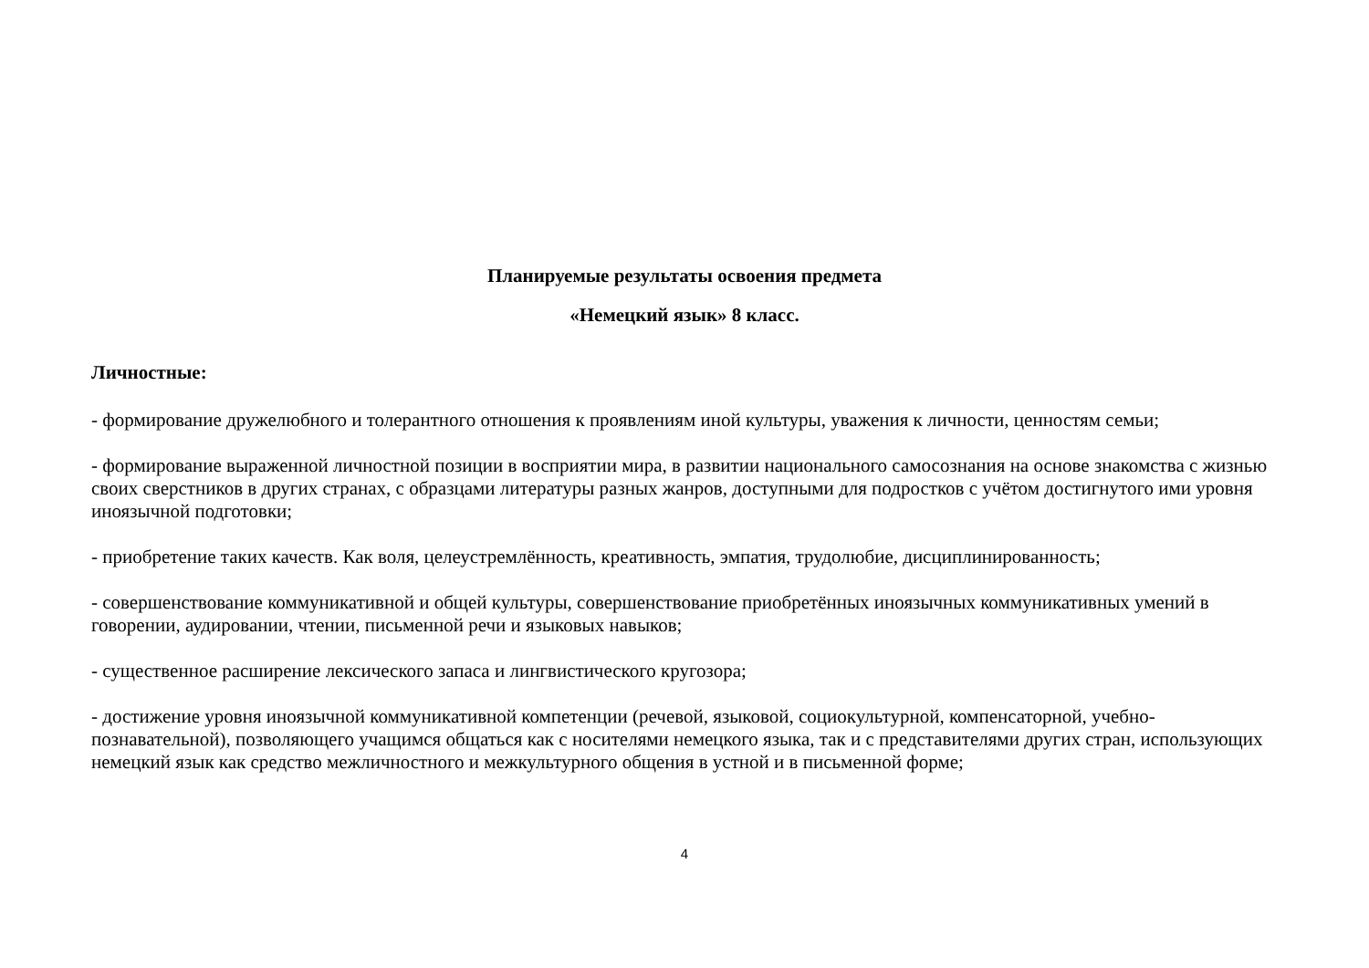Планируемые результаты освоения предмета
«Немецкий язык» 8 класс.
Личностные:
- формирование дружелюбного и толерантного отношения к проявлениям иной культуры, уважения к личности, ценностям семьи;
- формирование выраженной личностной позиции в восприятии мира, в развитии национального самосознания на основе знакомства с жизнью своих сверстников в других странах, с образцами литературы разных жанров, доступными для подростков с учётом достигнутого ими уровня иноязычной подготовки;
- приобретение таких качеств. Как воля, целеустремлённость, креативность, эмпатия, трудолюбие, дисциплинированность;
- совершенствование коммуникативной и общей культуры, совершенствование приобретённых иноязычных коммуникативных умений в говорении, аудировании, чтении, письменной речи и языковых навыков;
- существенное расширение лексического запаса и лингвистического кругозора;
- достижение уровня иноязычной коммуникативной компетенции (речевой, языковой, социокультурной, компенсаторной, учебно-познавательной), позволяющего учащимся общаться как с носителями немецкого языка, так и с представителями других стран, использующих немецкий язык как средство межличностного и межкультурного общения в устной и в письменной форме;
4